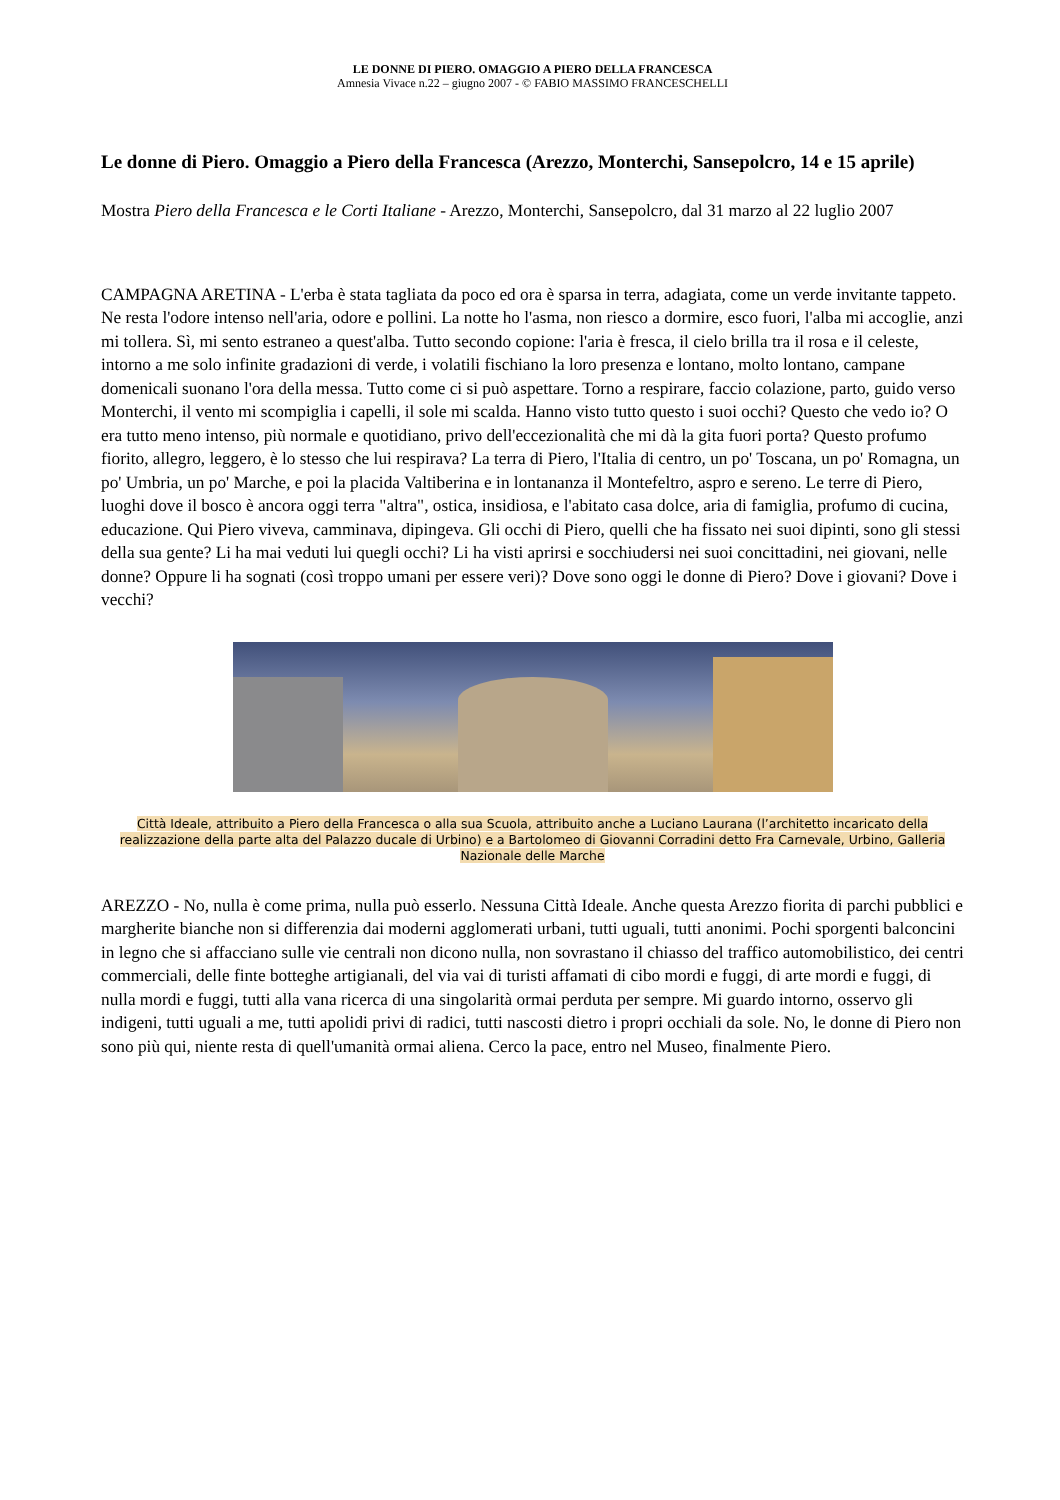LE DONNE DI PIERO. OMAGGIO A PIERO DELLA FRANCESCA
Amnesia Vivace n.22 – giugno 2007 - © FABIO MASSIMO FRANCESCHELLI
Le donne di Piero. Omaggio a Piero della Francesca (Arezzo, Monterchi, Sansepolcro, 14 e 15 aprile)
Mostra Piero della Francesca e le Corti Italiane - Arezzo, Monterchi, Sansepolcro, dal 31 marzo al 22 luglio 2007
CAMPAGNA ARETINA - L'erba è stata tagliata da poco ed ora è sparsa in terra, adagiata, come un verde invitante tappeto. Ne resta l'odore intenso nell'aria, odore e pollini. La notte ho l'asma, non riesco a dormire, esco fuori, l'alba mi accoglie, anzi mi tollera. Sì, mi sento estraneo a quest'alba. Tutto secondo copione: l'aria è fresca, il cielo brilla tra il rosa e il celeste, intorno a me solo infinite gradazioni di verde, i volatili fischiano la loro presenza e lontano, molto lontano, campane domenicali suonano l'ora della messa. Tutto come ci si può aspettare. Torno a respirare, faccio colazione, parto, guido verso Monterchi, il vento mi scompiglia i capelli, il sole mi scalda. Hanno visto tutto questo i suoi occhi? Questo che vedo io? O era tutto meno intenso, più normale e quotidiano, privo dell'eccezionalità che mi dà la gita fuori porta? Questo profumo fiorito, allegro, leggero, è lo stesso che lui respirava? La terra di Piero, l'Italia di centro, un po' Toscana, un po' Romagna, un po' Umbria, un po' Marche, e poi la placida Valtiberina e in lontananza il Montefeltro, aspro e sereno. Le terre di Piero, luoghi dove il bosco è ancora oggi terra "altra", ostica, insidiosa, e l'abitato casa dolce, aria di famiglia, profumo di cucina, educazione. Qui Piero viveva, camminava, dipingeva. Gli occhi di Piero, quelli che ha fissato nei suoi dipinti, sono gli stessi della sua gente? Li ha mai veduti lui quegli occhi? Li ha visti aprirsi e socchiudersi nei suoi concittadini, nei giovani, nelle donne? Oppure li ha sognati (così troppo umani per essere veri)? Dove sono oggi le donne di Piero? Dove i giovani? Dove i vecchi?
Città Ideale, attribuito a Piero della Francesca o alla sua Scuola, attribuito anche a Luciano Laurana (l’architetto incaricato della realizzazione della parte alta del Palazzo ducale di Urbino) e a Bartolomeo di Giovanni Corradini detto Fra Carnevale, Urbino, Galleria Nazionale delle Marche
AREZZO - No, nulla è come prima, nulla può esserlo. Nessuna Città Ideale. Anche questa Arezzo fiorita di parchi pubblici e margherite bianche non si differenzia dai moderni agglomerati urbani, tutti uguali, tutti anonimi. Pochi sporgenti balconcini in legno che si affacciano sulle vie centrali non dicono nulla, non sovrastano il chiasso del traffico automobilistico, dei centri commerciali, delle finte botteghe artigianali, del via vai di turisti affamati di cibo mordi e fuggi, di arte mordi e fuggi, di nulla mordi e fuggi, tutti alla vana ricerca di una singolarità ormai perduta per sempre. Mi guardo intorno, osservo gli indigeni, tutti uguali a me, tutti apolidi privi di radici, tutti nascosti dietro i propri occhiali da sole. No, le donne di Piero non sono più qui, niente resta di quell'umanità ormai aliena. Cerco la pace, entro nel Museo, finalmente Piero.